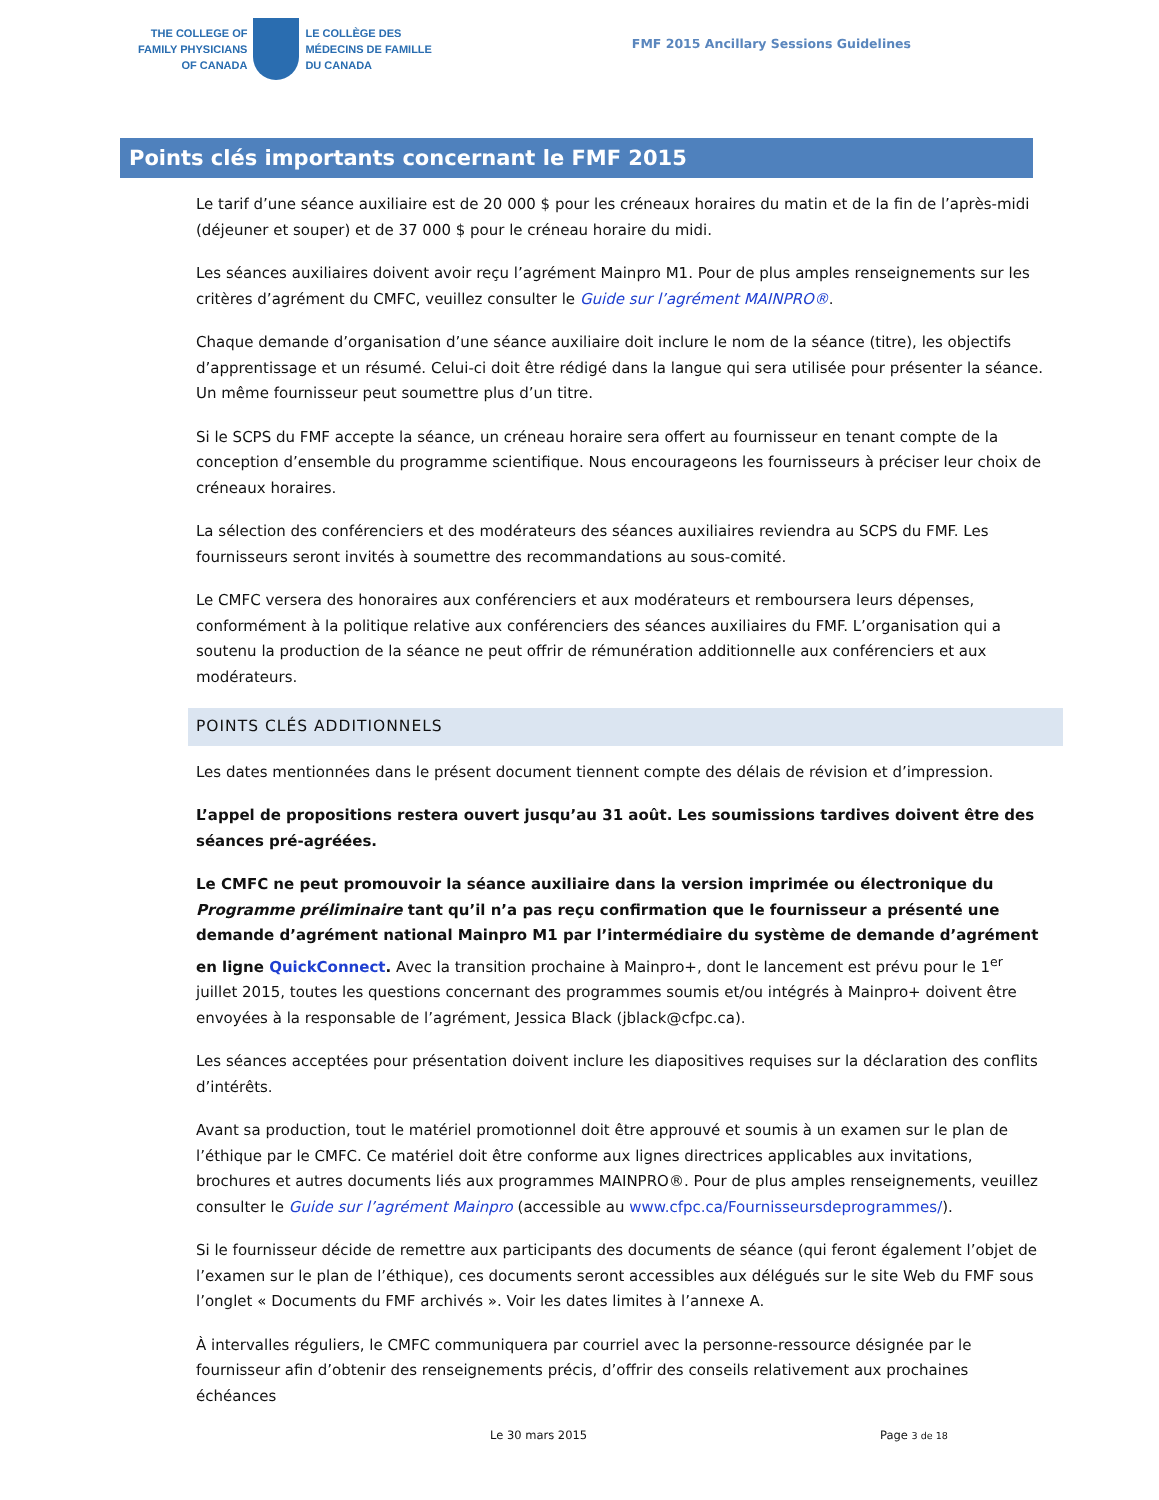THE COLLEGE OF
FAMILY PHYSICIANS
OF CANADA
LE COLLÈGE DES
MÉDECINS DE FAMILLE
DU CANADA
FMF 2015 Ancillary Sessions Guidelines
Points clés importants concernant le FMF 2015
Le tarif d’une séance auxiliaire est de 20 000 $ pour les créneaux horaires du matin et de la fin de l’après-midi (déjeuner et souper) et de 37 000 $ pour le créneau horaire du midi.
Les séances auxiliaires doivent avoir reçu l’agrément Mainpro M1. Pour de plus amples renseignements sur les critères d’agrément du CMFC, veuillez consulter le Guide sur l’agrément MAINPRO®.
Chaque demande d’organisation d’une séance auxiliaire doit inclure le nom de la séance (titre), les objectifs d’apprentissage et un résumé. Celui-ci doit être rédigé dans la langue qui sera utilisée pour présenter la séance. Un même fournisseur peut soumettre plus d’un titre.
Si le SCPS du FMF accepte la séance, un créneau horaire sera offert au fournisseur en tenant compte de la conception d’ensemble du programme scientifique. Nous encourageons les fournisseurs à préciser leur choix de créneaux horaires.
La sélection des conférenciers et des modérateurs des séances auxiliaires reviendra au SCPS du FMF. Les fournisseurs seront invités à soumettre des recommandations au sous-comité.
Le CMFC versera des honoraires aux conférenciers et aux modérateurs et remboursera leurs dépenses, conformément à la politique relative aux conférenciers des séances auxiliaires du FMF. L’organisation qui a soutenu la production de la séance ne peut offrir de rémunération additionnelle aux conférenciers et aux modérateurs.
POINTS CLÉS ADDITIONNELS
Les dates mentionnées dans le présent document tiennent compte des délais de révision et d’impression.
L’appel de propositions restera ouvert jusqu’au 31 août. Les soumissions tardives doivent être des séances pré-agréées.
Le CMFC ne peut promouvoir la séance auxiliaire dans la version imprimée ou électronique du Programme préliminaire tant qu’il n’a pas reçu confirmation que le fournisseur a présenté une demande d’agrément national Mainpro M1 par l’intermédiaire du système de demande d’agrément en ligne QuickConnect. Avec la transition prochaine à Mainpro+, dont le lancement est prévu pour le 1<sup>er</sup> juillet 2015, toutes les questions concernant des programmes soumis et/ou intégrés à Mainpro+ doivent être envoyées à la responsable de l’agrément, Jessica Black (jblack@cfpc.ca).
Les séances acceptées pour présentation doivent inclure les diapositives requises sur la déclaration des conflits d’intérêts.
Avant sa production, tout le matériel promotionnel doit être approuvé et soumis à un examen sur le plan de l’éthique par le CMFC. Ce matériel doit être conforme aux lignes directrices applicables aux invitations, brochures et autres documents liés aux programmes MAINPRO®. Pour de plus amples renseignements, veuillez consulter le Guide sur l’agrément Mainpro (accessible au www.cfpc.ca/Fournisseursdeprogrammes/).
Si le fournisseur décide de remettre aux participants des documents de séance (qui feront également l’objet de l’examen sur le plan de l’éthique), ces documents seront accessibles aux délégués sur le site Web du FMF sous l’onglet « Documents du FMF archivés ». Voir les dates limites à l’annexe A.
À intervalles réguliers, le CMFC communiquera par courriel avec la personne-ressource désignée par le fournisseur afin d’obtenir des renseignements précis, d’offrir des conseils relativement aux prochaines échéances
Le 30 mars 2015 Page 3 de 18